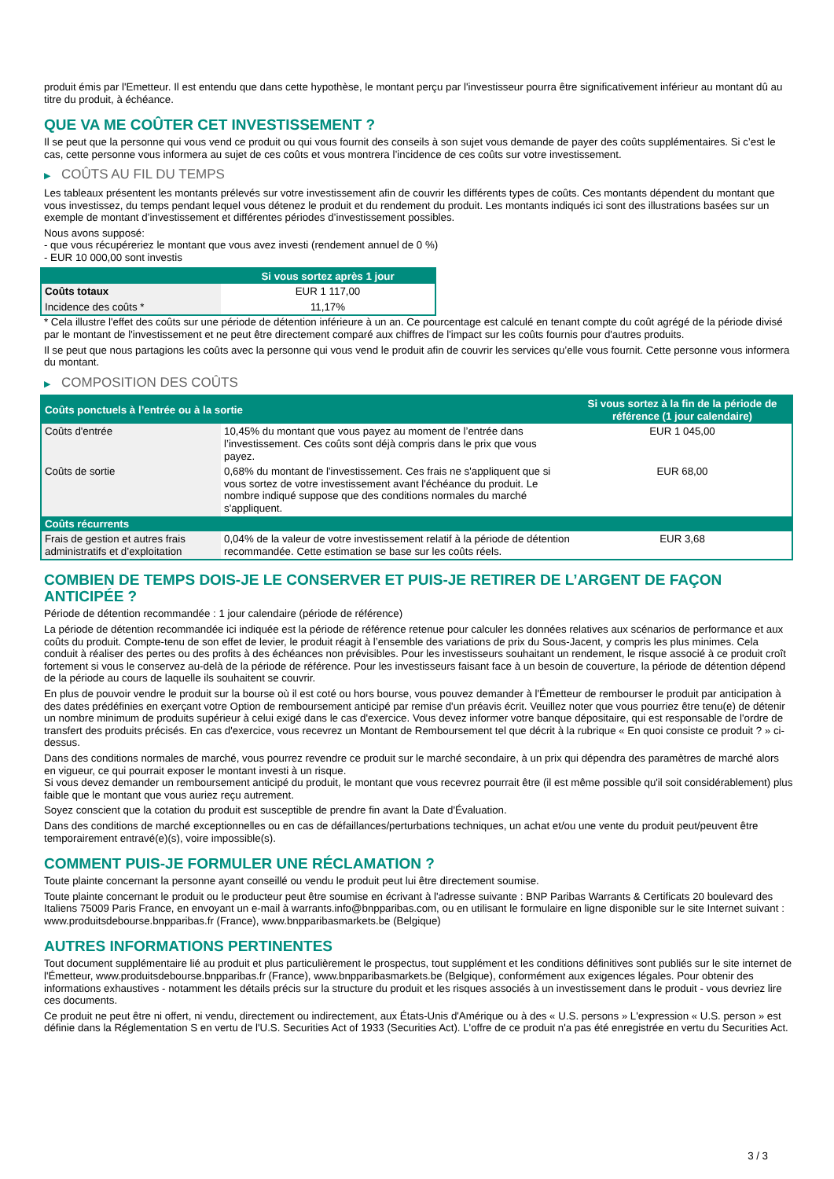produit émis par l'Emetteur. Il est entendu que dans cette hypothèse, le montant perçu par l'investisseur pourra être significativement inférieur au montant dû au titre du produit, à échéance.
QUE VA ME COÛTER CET INVESTISSEMENT ?
Il se peut que la personne qui vous vend ce produit ou qui vous fournit des conseils à son sujet vous demande de payer des coûts supplémentaires. Si c’est le cas, cette personne vous informera au sujet de ces coûts et vous montrera l’incidence de ces coûts sur votre investissement.
▶ COÛTS AU FIL DU TEMPS
Les tableaux présentent les montants prélevés sur votre investissement afin de couvrir les différents types de coûts. Ces montants dépendent du montant que vous investissez, du temps pendant lequel vous détenez le produit et du rendement du produit. Les montants indiqués ici sont des illustrations basées sur un exemple de montant d’investissement et différentes périodes d’investissement possibles.
Nous avons supposé:
- que vous récupéreriez le montant que vous avez investi (rendement annuel de 0 %)
- EUR 10 000,00 sont investis
| | Si vous sortez après 1 jour |
| --- | --- |
| Coûts totaux | EUR 1 117,00 |
| Incidence des coûts * | 11,17% |
* Cela illustre l'effet des coûts sur une période de détention inférieure à un an. Ce pourcentage est calculé en tenant compte du coût agrégé de la période divisé par le montant de l'investissement et ne peut être directement comparé aux chiffres de l'impact sur les coûts fournis pour d'autres produits.
Il se peut que nous partagions les coûts avec la personne qui vous vend le produit afin de couvrir les services qu’elle vous fournit. Cette personne vous informera du montant.
▶ COMPOSITION DES COÛTS
| Coûts ponctuels à l’entrée ou à la sortie | | Si vous sortez à la fin de la période de référence (1 jour calendaire) |
| --- | --- | --- |
| Coûts d'entrée | 10,45% du montant que vous payez au moment de l’entrée dans l’investissement. Ces coûts sont déjà compris dans le prix que vous payez. | EUR 1 045,00 |
| Coûts de sortie | 0,68% du montant de l'investissement. Ces frais ne s'appliquent que si vous sortez de votre investissement avant l'échéance du produit. Le nombre indiqué suppose que des conditions normales du marché s'appliquent. | EUR 68,00 |
| Coûts récurrents | | |
| Frais de gestion et autres frais administratifs et d’exploitation | 0,04% de la valeur de votre investissement relatif à la période de détention recommandée. Cette estimation se base sur les coûts réels. | EUR 3,68 |
COMBIEN DE TEMPS DOIS-JE LE CONSERVER ET PUIS-JE RETIRER DE L’ARGENT DE FAÇON ANTICIPÉE ?
Période de détention recommandée : 1 jour calendaire (période de référence)
La période de détention recommandée ici indiquée est la période de référence retenue pour calculer les données relatives aux scénarios de performance et aux coûts du produit. Compte-tenu de son effet de levier, le produit réagit à l’ensemble des variations de prix du Sous-Jacent, y compris les plus minimes. Cela conduit à réaliser des pertes ou des profits à des échéances non prévisibles. Pour les investisseurs souhaitant un rendement, le risque associé à ce produit croît fortement si vous le conservez au-delà de la période de référence. Pour les investisseurs faisant face à un besoin de couverture, la période de détention dépend de la période au cours de laquelle ils souhaitent se couvrir.
En plus de pouvoir vendre le produit sur la bourse où il est coté ou hors bourse, vous pouvez demander à l'Émetteur de rembourser le produit par anticipation à des dates prédéfinies en exerçant votre Option de remboursement anticipé par remise d'un préavis écrit. Veuillez noter que vous pourriez être tenu(e) de détenir un nombre minimum de produits supérieur à celui exigé dans le cas d'exercice. Vous devez informer votre banque dépositaire, qui est responsable de l'ordre de transfert des produits précisés. En cas d'exercice, vous recevrez un Montant de Remboursement tel que décrit à la rubrique « En quoi consiste ce produit ? » ci-dessus.
Dans des conditions normales de marché, vous pourrez revendre ce produit sur le marché secondaire, à un prix qui dépendra des paramètres de marché alors en vigueur, ce qui pourrait exposer le montant investi à un risque.
Si vous devez demander un remboursement anticipé du produit, le montant que vous recevrez pourrait être (il est même possible qu'il soit considérablement) plus faible que le montant que vous auriez reçu autrement.
Soyez conscient que la cotation du produit est susceptible de prendre fin avant la Date d'Évaluation.
Dans des conditions de marché exceptionnelles ou en cas de défaillances/perturbations techniques, un achat et/ou une vente du produit peut/peuvent être temporairement entravé(e)(s), voire impossible(s).
COMMENT PUIS-JE FORMULER UNE RÉCLAMATION ?
Toute plainte concernant la personne ayant conseillé ou vendu le produit peut lui être directement soumise.
Toute plainte concernant le produit ou le producteur peut être soumise en écrivant à l'adresse suivante : BNP Paribas Warrants & Certificats 20 boulevard des Italiens 75009 Paris France, en envoyant un e-mail à warrants.info@bnpparibas.com, ou en utilisant le formulaire en ligne disponible sur le site Internet suivant : www.produitsdebourse.bnpparibas.fr (France), www.bnpparibasmarkets.be (Belgique)
AUTRES INFORMATIONS PERTINENTES
Tout document supplémentaire lié au produit et plus particulièrement le prospectus, tout supplément et les conditions définitives sont publiés sur le site internet de l'Émetteur, www.produitsdebourse.bnpparibas.fr (France), www.bnpparibasmarkets.be (Belgique), conformément aux exigences légales. Pour obtenir des informations exhaustives - notamment les détails précis sur la structure du produit et les risques associés à un investissement dans le produit - vous devriez lire ces documents.
Ce produit ne peut être ni offert, ni vendu, directement ou indirectement, aux États-Unis d'Amérique ou à des « U.S. persons » L'expression « U.S. person » est définie dans la Réglementation S en vertu de l'U.S. Securities Act of 1933 (Securities Act). L'offre de ce produit n'a pas été enregistrée en vertu du Securities Act.
3 / 3